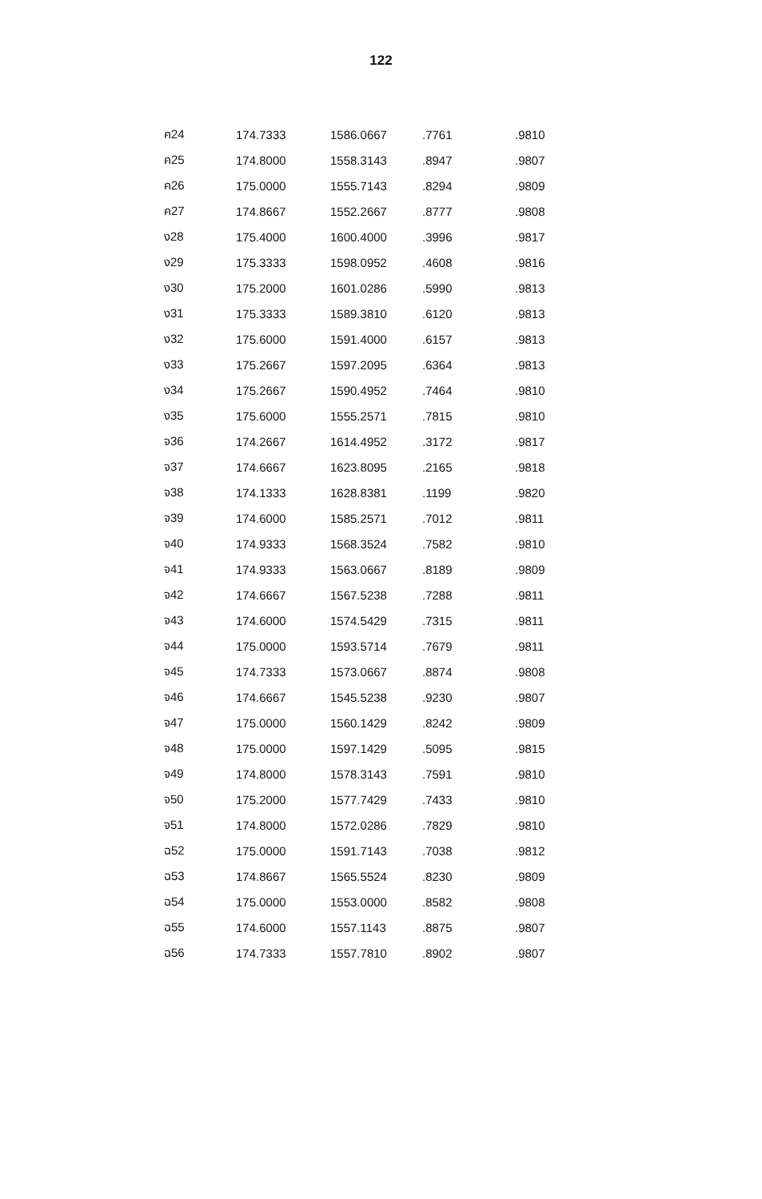122
| ค24 | 174.7333 | 1586.0667 | .7761 | .9810 |
| ค25 | 174.8000 | 1558.3143 | .8947 | .9807 |
| ค26 | 175.0000 | 1555.7143 | .8294 | .9809 |
| ค27 | 174.8667 | 1552.2667 | .8777 | .9808 |
| ง28 | 175.4000 | 1600.4000 | .3996 | .9817 |
| ง29 | 175.3333 | 1598.0952 | .4608 | .9816 |
| ง30 | 175.2000 | 1601.0286 | .5990 | .9813 |
| ง31 | 175.3333 | 1589.3810 | .6120 | .9813 |
| ง32 | 175.6000 | 1591.4000 | .6157 | .9813 |
| ง33 | 175.2667 | 1597.2095 | .6364 | .9813 |
| ง34 | 175.2667 | 1590.4952 | .7464 | .9810 |
| ง35 | 175.6000 | 1555.2571 | .7815 | .9810 |
| จ36 | 174.2667 | 1614.4952 | .3172 | .9817 |
| จ37 | 174.6667 | 1623.8095 | .2165 | .9818 |
| จ38 | 174.1333 | 1628.8381 | .1199 | .9820 |
| จ39 | 174.6000 | 1585.2571 | .7012 | .9811 |
| จ40 | 174.9333 | 1568.3524 | .7582 | .9810 |
| จ41 | 174.9333 | 1563.0667 | .8189 | .9809 |
| จ42 | 174.6667 | 1567.5238 | .7288 | .9811 |
| จ43 | 174.6000 | 1574.5429 | .7315 | .9811 |
| จ44 | 175.0000 | 1593.5714 | .7679 | .9811 |
| จ45 | 174.7333 | 1573.0667 | .8874 | .9808 |
| จ46 | 174.6667 | 1545.5238 | .9230 | .9807 |
| จ47 | 175.0000 | 1560.1429 | .8242 | .9809 |
| จ48 | 175.0000 | 1597.1429 | .5095 | .9815 |
| จ49 | 174.8000 | 1578.3143 | .7591 | .9810 |
| จ50 | 175.2000 | 1577.7429 | .7433 | .9810 |
| จ51 | 174.8000 | 1572.0286 | .7829 | .9810 |
| ฉ52 | 175.0000 | 1591.7143 | .7038 | .9812 |
| ฉ53 | 174.8667 | 1565.5524 | .8230 | .9809 |
| ฉ54 | 175.0000 | 1553.0000 | .8582 | .9808 |
| ฉ55 | 174.6000 | 1557.1143 | .8875 | .9807 |
| ฉ56 | 174.7333 | 1557.7810 | .8902 | .9807 |